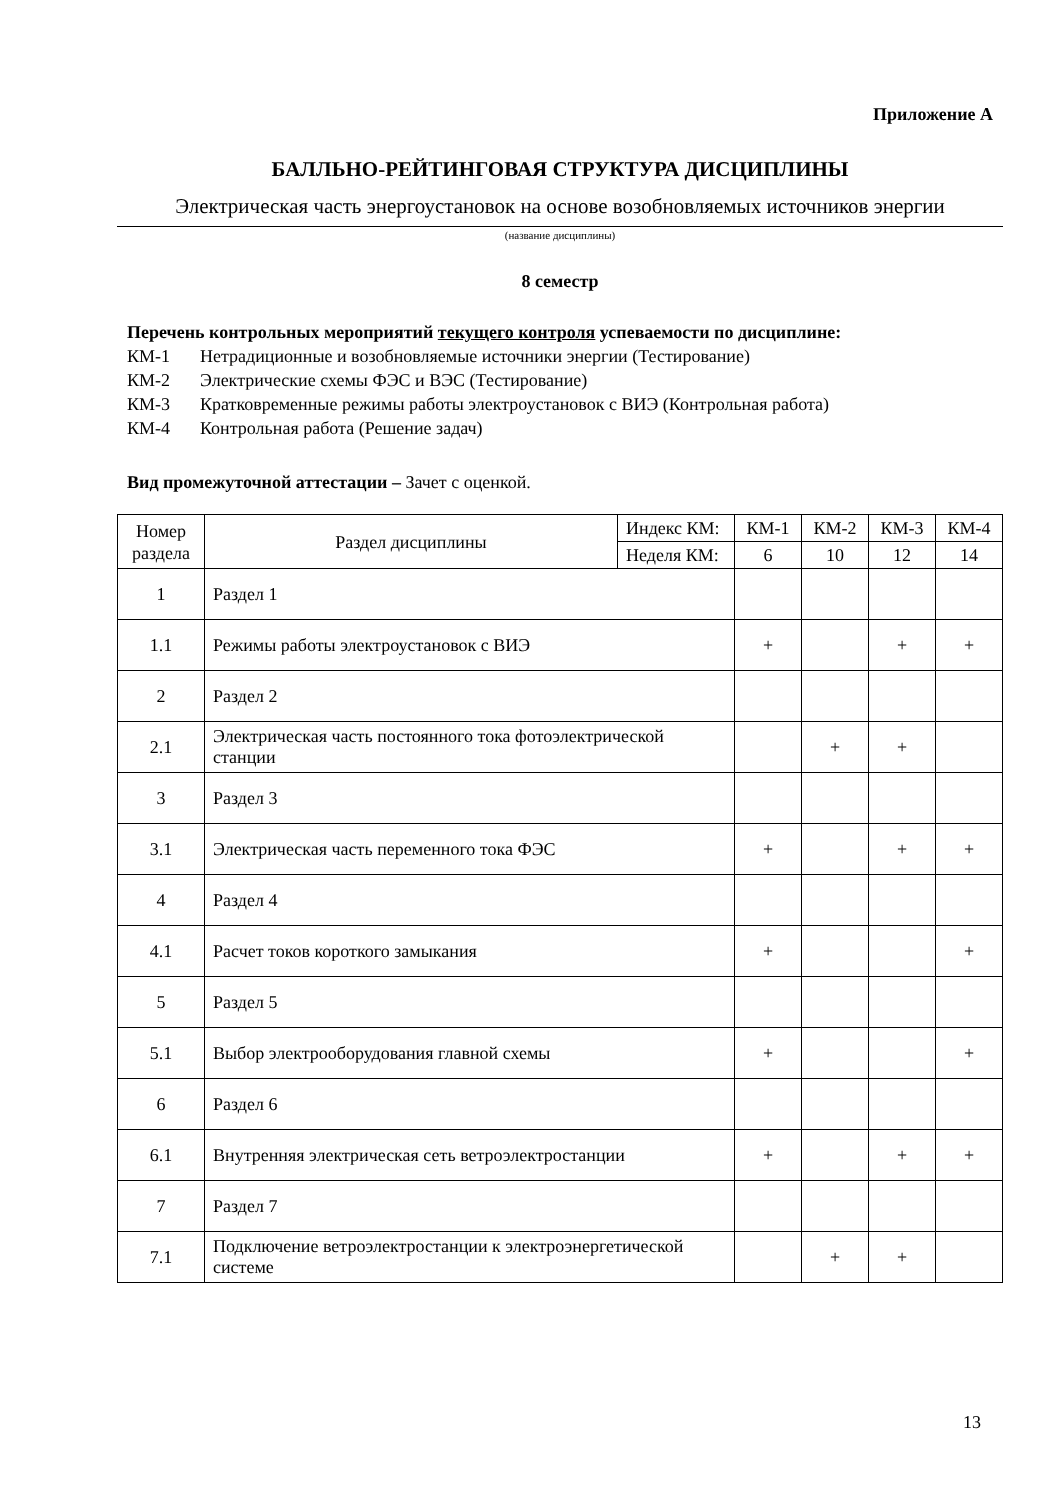Приложение А
БАЛЛЬНО-РЕЙТИНГОВАЯ СТРУКТУРА ДИСЦИПЛИНЫ
Электрическая часть энергоустановок на основе возобновляемых источников энергии
(название дисциплины)
8 семестр
Перечень контрольных мероприятий текущего контроля успеваемости по дисциплине:
КМ-1 Нетрадиционные и возобновляемые источники энергии (Тестирование)
КМ-2 Электрические схемы ФЭС и ВЭС (Тестирование)
КМ-3 Кратковременные режимы работы электроустановок с ВИЭ (Контрольная работа)
КМ-4 Контрольная работа (Решение задач)
Вид промежуточной аттестации – Зачет с оценкой.
| Номер раздела | Раздел дисциплины | Индекс КМ: | КМ-1 | КМ-2 | КМ-3 | КМ-4 |
| | | Неделя КМ: | 6 | 10 | 12 | 14 |
| 1 | Раздел 1 | | | | | |
| 1.1 | Режимы работы электроустановок с ВИЭ | | + | | + | + |
| 2 | Раздел 2 | | | | | |
| 2.1 | Электрическая часть постоянного тока фотоэлектрической станции | | | + | + | |
| 3 | Раздел 3 | | | | | |
| 3.1 | Электрическая часть переменного тока ФЭС | | + | | + | + |
| 4 | Раздел 4 | | | | | |
| 4.1 | Расчет токов короткого замыкания | | + | | | + |
| 5 | Раздел 5 | | | | | |
| 5.1 | Выбор электрооборудования главной схемы | | + | | | + |
| 6 | Раздел 6 | | | | | |
| 6.1 | Внутренняя электрическая сеть ветроэлектростанции | | + | | + | + |
| 7 | Раздел 7 | | | | | |
| 7.1 | Подключение ветроэлектростанции к электроэнергетической системе | | | + | + | |
13